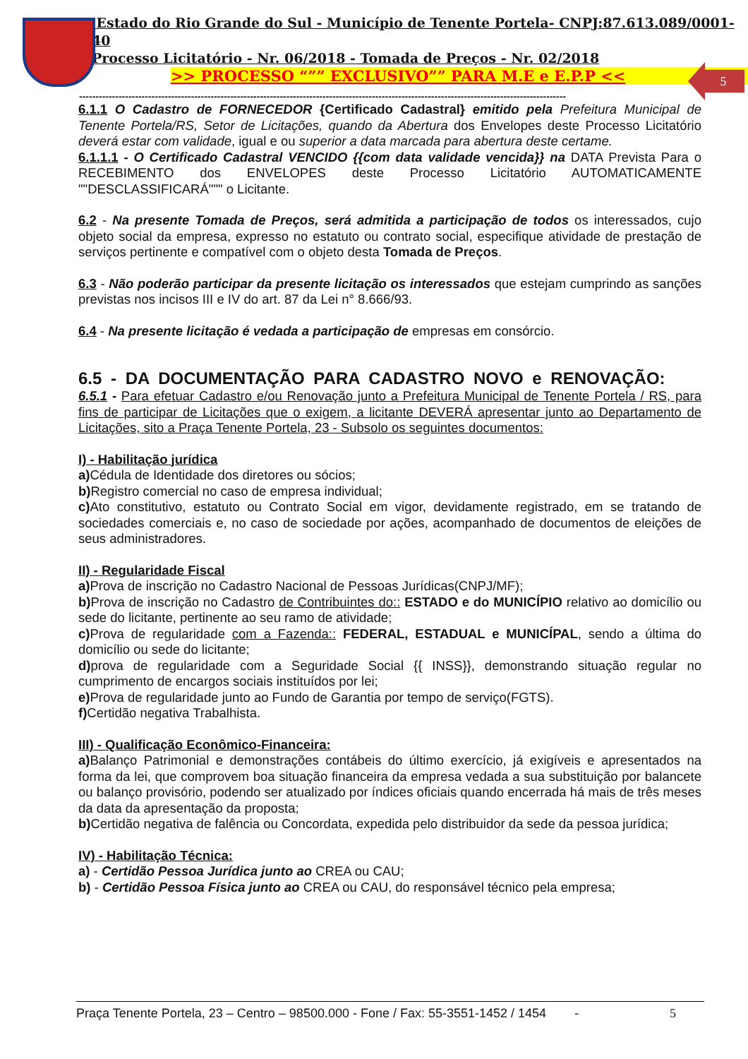5
Estado do Rio Grande do Sul - Município de Tenente Portela- CNPJ:87.613.089/0001-40
Processo Licitatório - Nr. 06/2018 - Tomada de Preços - Nr. 02/2018
>> PROCESSO “”” EXCLUSIVO”” PARA M.E e E.P.P <<
----------------------------------------------------------------------------------------------------------------------------------------------------
6.1.1 O Cadastro de FORNECEDOR {Certificado Cadastral} emitido pela Prefeitura Municipal de Tenente Portela/RS, Setor de Licitações, quando da Abertura dos Envelopes deste Processo Licitatório deverá estar com validade, igual e ou superior a data marcada para abertura deste certame.
6.1.1.1 - O Certificado Cadastral VENCIDO {{com data validade vencida}} na DATA Prevista Para o RECEBIMENTO dos ENVELOPES deste Processo Licitatório AUTOMATICAMENTE ""DESCLASSIFICARÁ""" o Licitante.
6.2 - Na presente Tomada de Preços, será admitida a participação de todos os interessados, cujo objeto social da empresa, expresso no estatuto ou contrato social, especifique atividade de prestação de serviços pertinente e compatível com o objeto desta Tomada de Preços.
6.3 - Não poderão participar da presente licitação os interessados que estejam cumprindo as sanções previstas nos incisos III e IV do art. 87 da Lei n° 8.666/93.
6.4 - Na presente licitação é vedada a participação de empresas em consórcio.
6.5 - DA DOCUMENTAÇÃO PARA CADASTRO NOVO e RENOVAÇÃO:
6.5.1 - Para efetuar Cadastro e/ou Renovação junto a Prefeitura Municipal de Tenente Portela / RS, para fins de participar de Licitações que o exigem, a licitante DEVERÁ apresentar junto ao Departamento de Licitações, sito a Praça Tenente Portela, 23 - Subsolo os seguintes documentos:
I) - Habilitação jurídica
a) Cédula de Identidade dos diretores ou sócios;
b) Registro comercial no caso de empresa individual;
c) Ato constitutivo, estatuto ou Contrato Social em vigor, devidamente registrado, em se tratando de sociedades comerciais e, no caso de sociedade por ações, acompanhado de documentos de eleições de seus administradores.
II) - Regularidade Fiscal
a) Prova de inscrição no Cadastro Nacional de Pessoas Jurídicas(CNPJ/MF);
b) Prova de inscrição no Cadastro de Contribuintes do:: ESTADO e do MUNICÍPIO relativo ao domicílio ou sede do licitante, pertinente ao seu ramo de atividade;
c) Prova de regularidade com a Fazenda:: FEDERAL, ESTADUAL e MUNICÍPAL, sendo a última do domicílio ou sede do licitante;
d) prova de regularidade com a Seguridade Social {{ INSS}}, demonstrando situação regular no cumprimento de encargos sociais instituídos por lei;
e) Prova de regularidade junto ao Fundo de Garantia por tempo de serviço(FGTS).
f) Certidão negativa Trabalhista.
III) - Qualificação Econômico-Financeira:
a) Balanço Patrimonial e demonstrações contábeis do último exercício, já exigíveis e apresentados na forma da lei, que comprovem boa situação financeira da empresa vedada a sua substituição por balancete ou balanço provisório, podendo ser atualizado por índices oficiais quando encerrada há mais de três meses da data da apresentação da proposta;
b) Certidão negativa de falência ou Concordata, expedida pelo distribuidor da sede da pessoa jurídica;
IV) - Habilitação Técnica:
a) - Certidão Pessoa Jurídica junto ao CREA ou CAU;
b) - Certidão Pessoa Física junto ao CREA ou CAU, do responsável técnico pela empresa;
Praça Tenente Portela, 23 – Centro – 98500.000 - Fone / Fax: 55-3551-1452 / 1454 - 5